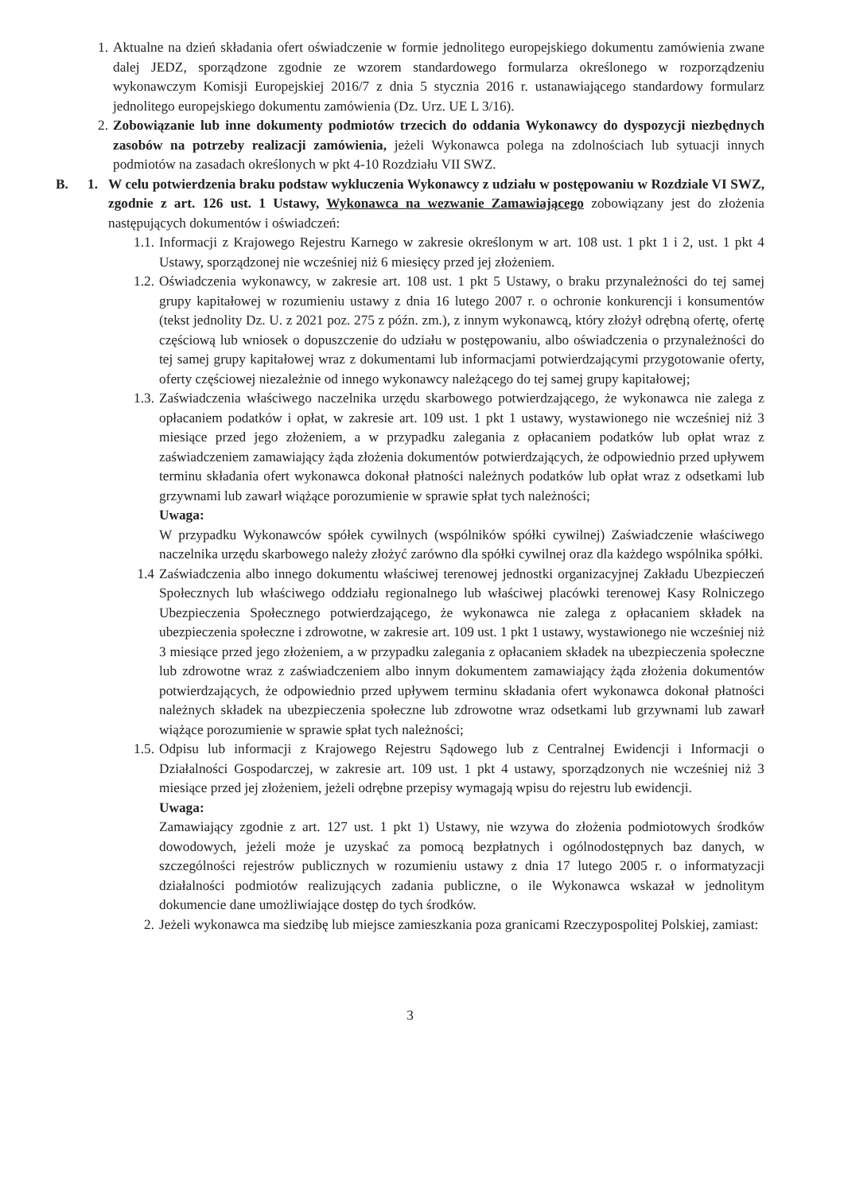1. Aktualne na dzień składania ofert oświadczenie w formie jednolitego europejskiego dokumentu zamówienia zwane dalej JEDZ, sporządzone zgodnie ze wzorem standardowego formularza określonego w rozporządzeniu wykonawczym Komisji Europejskiej 2016/7 z dnia 5 stycznia 2016 r. ustanawiającego standardowy formularz jednolitego europejskiego dokumentu zamówienia (Dz. Urz. UE L 3/16).
2. Zobowiązanie lub inne dokumenty podmiotów trzecich do oddania Wykonawcy do dyspozycji niezbędnych zasobów na potrzeby realizacji zamówienia, jeżeli Wykonawca polega na zdolnościach lub sytuacji innych podmiotów na zasadach określonych w pkt 4-10 Rozdziału VII SWZ.
B. 1. W celu potwierdzenia braku podstaw wykluczenia Wykonawcy z udziału w postępowaniu w Rozdziale VI SWZ, zgodnie z art. 126 ust. 1 Ustawy, Wykonawca na wezwanie Zamawiającego zobowiązany jest do złożenia następujących dokumentów i oświadczeń:
1.1. Informacji z Krajowego Rejestru Karnego w zakresie określonym w art. 108 ust. 1 pkt 1 i 2, ust. 1 pkt 4 Ustawy, sporządzonej nie wcześniej niż 6 miesięcy przed jej złożeniem.
1.2. Oświadczenia wykonawcy, w zakresie art. 108 ust. 1 pkt 5 Ustawy, o braku przynależności do tej samej grupy kapitałowej w rozumieniu ustawy z dnia 16 lutego 2007 r. o ochronie konkurencji i konsumentów (tekst jednolity Dz. U. z 2021 poz. 275 z późn. zm.), z innym wykonawcą, który złożył odrębną ofertę, ofertę częściową lub wniosek o dopuszczenie do udziału w postępowaniu, albo oświadczenia o przynależności do tej samej grupy kapitałowej wraz z dokumentami lub informacjami potwierdzającymi przygotowanie oferty, oferty częściowej niezależnie od innego wykonawcy należącego do tej samej grupy kapitałowej;
1.3. Zaświadczenia właściwego naczelnika urzędu skarbowego potwierdzającego, że wykonawca nie zalega z opłacaniem podatków i opłat, w zakresie art. 109 ust. 1 pkt 1 ustawy, wystawionego nie wcześniej niż 3 miesiące przed jego złożeniem, a w przypadku zalegania z opłacaniem podatków lub opłat wraz z zaświadczeniem zamawiający żąda złożenia dokumentów potwierdzających, że odpowiednio przed upływem terminu składania ofert wykonawca dokonał płatności należnych podatków lub opłat wraz z odsetkami lub grzywnami lub zawarł wiążące porozumienie w sprawie spłat tych należności;
Uwaga:
W przypadku Wykonawców spółek cywilnych (wspólników spółki cywilnej) Zaświadczenie właściwego naczelnika urzędu skarbowego należy złożyć zarówno dla spółki cywilnej oraz dla każdego wspólnika spółki.
1.4 Zaświadczenia albo innego dokumentu właściwej terenowej jednostki organizacyjnej Zakładu Ubezpieczeń Społecznych lub właściwego oddziału regionalnego lub właściwej placówki terenowej Kasy Rolniczego Ubezpieczenia Społecznego potwierdzającego, że wykonawca nie zalega z opłacaniem składek na ubezpieczenia społeczne i zdrowotne, w zakresie art. 109 ust. 1 pkt 1 ustawy, wystawionego nie wcześniej niż 3 miesiące przed jego złożeniem, a w przypadku zalegania z opłacaniem składek na ubezpieczenia społeczne lub zdrowotne wraz z zaświadczeniem albo innym dokumentem zamawiający żąda złożenia dokumentów potwierdzających, że odpowiednio przed upływem terminu składania ofert wykonawca dokonał płatności należnych składek na ubezpieczenia społeczne lub zdrowotne wraz odsetkami lub grzywnami lub zawarł wiążące porozumienie w sprawie spłat tych należności;
1.5. Odpisu lub informacji z Krajowego Rejestru Sądowego lub z Centralnej Ewidencji i Informacji o Działalności Gospodarczej, w zakresie art. 109 ust. 1 pkt 4 ustawy, sporządzonych nie wcześniej niż 3 miesiące przed jej złożeniem, jeżeli odrębne przepisy wymagają wpisu do rejestru lub ewidencji.
Uwaga:
Zamawiający zgodnie z art. 127 ust. 1 pkt 1) Ustawy, nie wzywa do złożenia podmiotowych środków dowodowych, jeżeli może je uzyskać za pomocą bezpłatnych i ogólnodostępnych baz danych, w szczególności rejestrów publicznych w rozumieniu ustawy z dnia 17 lutego 2005 r. o informatyzacji działalności podmiotów realizujących zadania publiczne, o ile Wykonawca wskazał w jednolitym dokumencie dane umożliwiające dostęp do tych środków.
2. Jeżeli wykonawca ma siedzibę lub miejsce zamieszkania poza granicami Rzeczypospolitej Polskiej, zamiast:
3